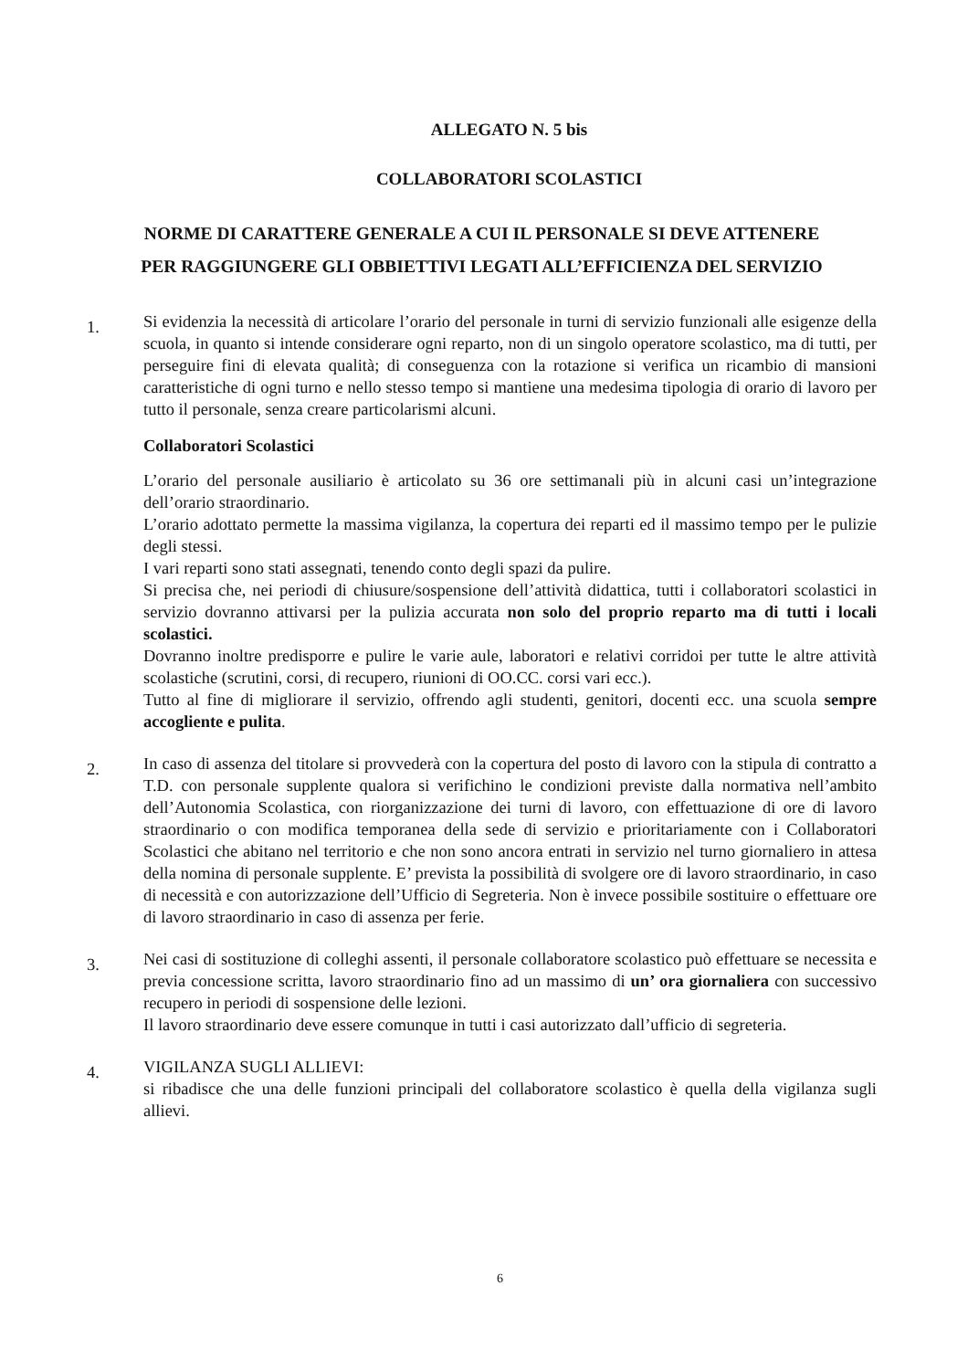ALLEGATO N. 5 bis
COLLABORATORI SCOLASTICI
NORME DI CARATTERE GENERALE A CUI IL PERSONALE SI DEVE ATTENERE
PER RAGGIUNGERE GLI OBBIETTIVI LEGATI ALL’EFFICIENZA DEL SERVIZIO
1.
Si evidenzia la necessità di articolare l’orario del personale in turni di servizio funzionali alle esigenze della scuola, in quanto si intende considerare ogni reparto, non di un singolo operatore scolastico, ma di tutti, per perseguire fini di elevata qualità; di conseguenza con la rotazione si verifica un ricambio di mansioni caratteristiche di ogni turno e nello stesso tempo si mantiene una medesima tipologia di orario di lavoro per tutto il personale, senza creare particolarismi alcuni.
Collaboratori Scolastici
L’orario del personale ausiliario è articolato su 36 ore settimanali più in alcuni casi un’integrazione dell’orario straordinario.
L’orario adottato permette la massima vigilanza, la copertura dei reparti ed il massimo tempo per le pulizie degli stessi.
I vari reparti sono stati assegnati, tenendo conto degli spazi da pulire.
Si precisa che, nei periodi di chiusure/sospensione dell’attività didattica, tutti i collaboratori scolastici in servizio dovranno attivarsi per la pulizia accurata non solo del proprio reparto ma di tutti i locali scolastici.
Dovranno inoltre predisporre e pulire le varie aule, laboratori e relativi corridoi per tutte le altre attività scolastiche (scrutini, corsi, di recupero, riunioni di OO.CC. corsi vari ecc.).
Tutto al fine di migliorare il servizio, offrendo agli studenti, genitori, docenti ecc. una scuola sempre accogliente e pulita.
2.
In caso di assenza del titolare si provvederà con la copertura del posto di lavoro con la stipula di contratto a T.D. con personale supplente qualora si verifichino le condizioni previste dalla normativa nell’ambito dell’Autonomia Scolastica, con riorganizzazione dei turni di lavoro, con effettuazione di ore di lavoro straordinario o con modifica temporanea della sede di servizio e prioritariamente con i Collaboratori Scolastici che abitano nel territorio e che non sono ancora entrati in servizio nel turno giornaliero in attesa della nomina di personale supplente. E’ prevista la possibilità di svolgere ore di lavoro straordinario, in caso di necessità e con autorizzazione dell’Ufficio di Segreteria. Non è invece possibile sostituire o effettuare ore di lavoro straordinario in caso di assenza per ferie.
3.
Nei casi di sostituzione di colleghi assenti, il personale collaboratore scolastico può effettuare se necessita e previa concessione scritta, lavoro straordinario fino ad un massimo di un’ ora giornaliera con successivo recupero in periodi di sospensione delle lezioni.
Il lavoro straordinario deve essere comunque in tutti i casi autorizzato dall’ufficio di segreteria.
4.
VIGILANZA SUGLI ALLIEVI:
si ribadisce che una delle funzioni principali del collaboratore scolastico è quella della vigilanza sugli allievi.
6